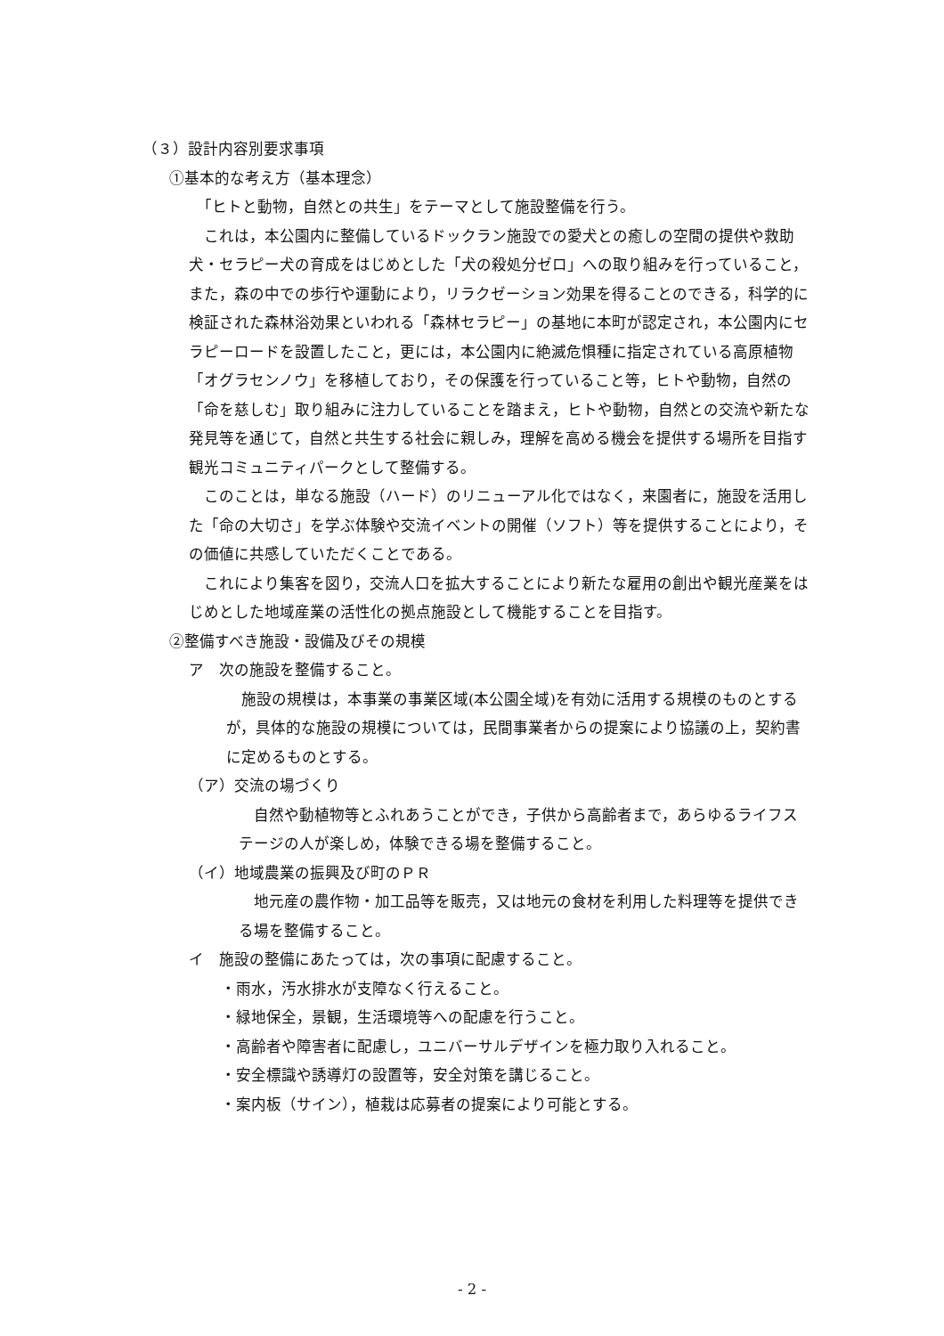（３）設計内容別要求事項
①基本的な考え方（基本理念）
　「ヒトと動物，自然との共生」をテーマとして施設整備を行う。
　これは，本公園内に整備しているドックラン施設での愛犬との癒しの空間の提供や救助犬・セラピー犬の育成をはじめとした「犬の殺処分ゼロ」への取り組みを行っていること，また，森の中での歩行や運動により，リラクゼーション効果を得ることのできる，科学的に検証された森林浴効果といわれる「森林セラピー」の基地に本町が認定され，本公園内にセラピーロードを設置したこと，更には，本公園内に絶滅危惧種に指定されている高原植物「オグラセンノウ」を移植しており，その保護を行っていること等，ヒトや動物，自然の「命を慈しむ」取り組みに注力していることを踏まえ，ヒトや動物，自然との交流や新たな発見等を通じて，自然と共生する社会に親しみ，理解を高める機会を提供する場所を目指す観光コミュニティパークとして整備する。
　このことは，単なる施設（ハード）のリニューアル化ではなく，来園者に，施設を活用した「命の大切さ」を学ぶ体験や交流イベントの開催（ソフト）等を提供することにより，その価値に共感していただくことである。
　これにより集客を図り，交流人口を拡大することにより新たな雇用の創出や観光産業をはじめとした地域産業の活性化の拠点施設として機能することを目指す。
②整備すべき施設・設備及びその規模
ア　次の施設を整備すること。
　施設の規模は，本事業の事業区域(本公園全域)を有効に活用する規模のものとするが，具体的な施設の規模については，民間事業者からの提案により協議の上，契約書に定めるものとする。
（ア）交流の場づくり
　自然や動植物等とふれあうことができ，子供から高齢者まで，あらゆるライフステージの人が楽しめ，体験できる場を整備すること。
（イ）地域農業の振興及び町のＰＲ
　地元産の農作物・加工品等を販売，又は地元の食材を利用した料理等を提供できる場を整備すること。
イ　施設の整備にあたっては，次の事項に配慮すること。
・雨水，汚水排水が支障なく行えること。
・緑地保全，景観，生活環境等への配慮を行うこと。
・高齢者や障害者に配慮し，ユニバーサルデザインを極力取り入れること。
・安全標識や誘導灯の設置等，安全対策を講じること。
・案内板（サイン），植栽は応募者の提案により可能とする。
- 2 -